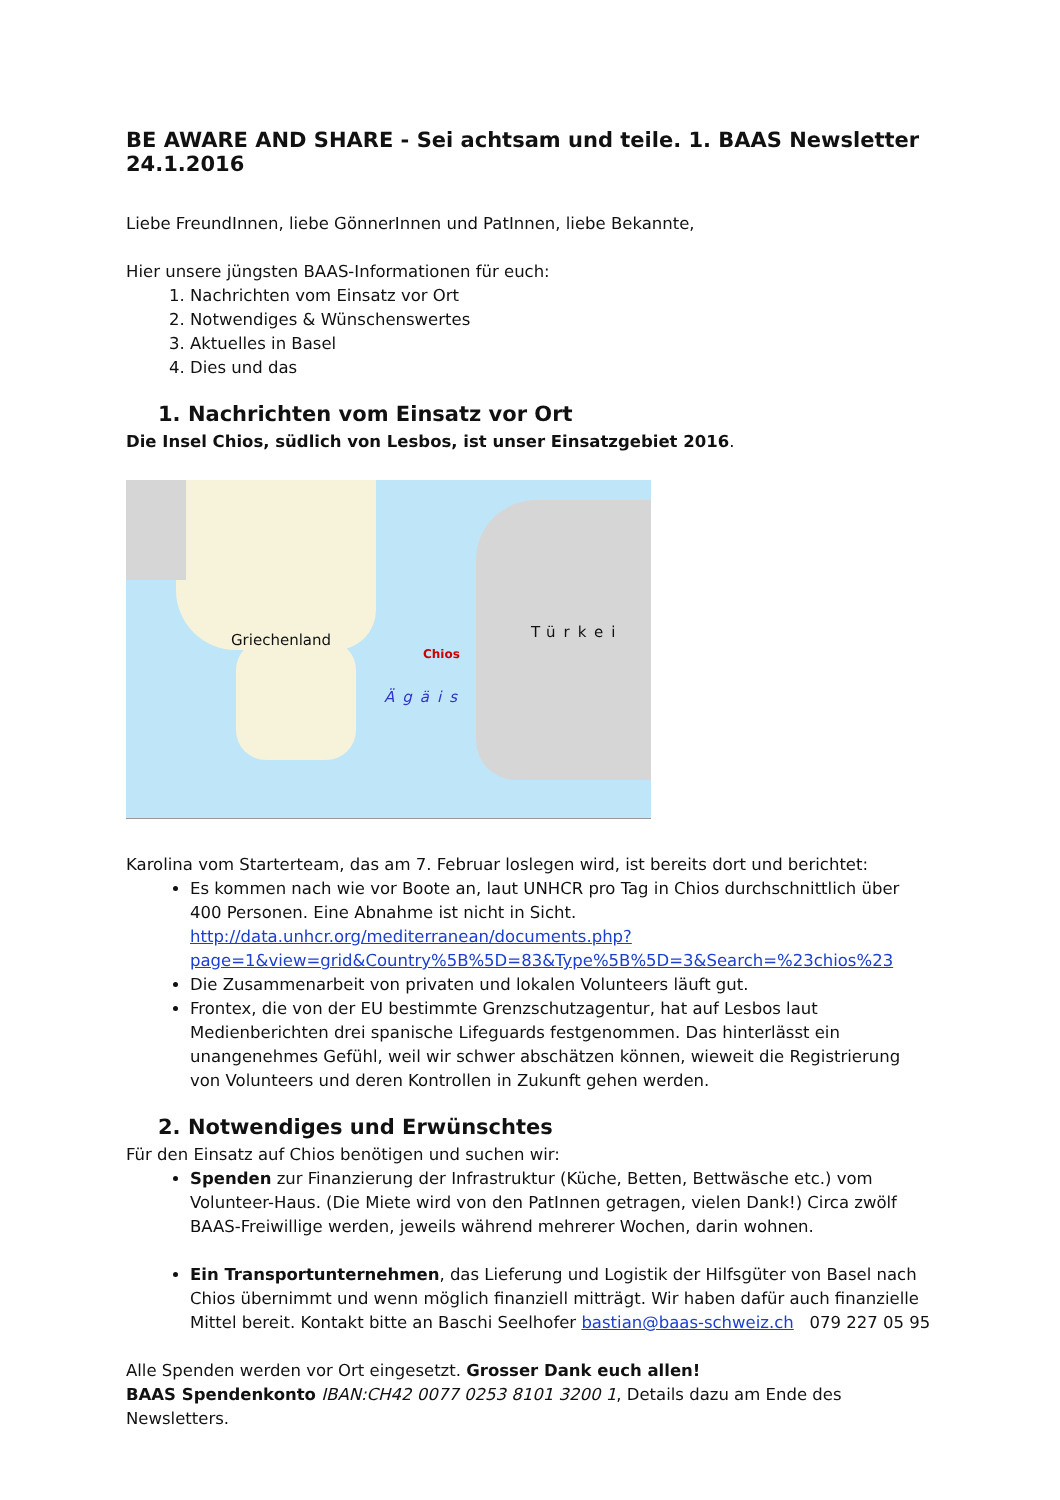BE AWARE AND SHARE - Sei achtsam und teile. 1. BAAS Newsletter 24.1.2016
Liebe FreundInnen, liebe GönnerInnen und PatInnen, liebe Bekannte,
Hier unsere jüngsten BAAS-Informationen für euch:
1. Nachrichten vom Einsatz vor Ort
2. Notwendiges & Wünschenswertes
3. Aktuelles in Basel
4. Dies und das
1. Nachrichten vom Einsatz vor Ort
Die Insel Chios, südlich von Lesbos, ist unser Einsatzgebiet 2016.
Griechenland Türkei
Chios
Ägäis
Karolina vom Starterteam, das am 7. Februar loslegen wird, ist bereits dort und berichtet:
Es kommen nach wie vor Boote an, laut UNHCR pro Tag in Chios durchschnittlich über 400 Personen. Eine Abnahme ist nicht in Sicht. http://data.unhcr.org/mediterranean/documents.php?page=1&view=grid&Country%5B%5D=83&Type%5B%5D=3&Search=%23chios%23
Die Zusammenarbeit von privaten und lokalen Volunteers läuft gut.
Frontex, die von der EU bestimmte Grenzschutzagentur, hat auf Lesbos laut Medienberichten drei spanische Lifeguards festgenommen. Das hinterlässt ein unangenehmes Gefühl, weil wir schwer abschätzen können, wieweit die Registrierung von Volunteers und deren Kontrollen in Zukunft gehen werden.
2. Notwendiges und Erwünschtes
Für den Einsatz auf Chios benötigen und suchen wir:
Spenden zur Finanzierung der Infrastruktur (Küche, Betten, Bettwäsche etc.) vom Volunteer-Haus. (Die Miete wird von den PatInnen getragen, vielen Dank!) Circa zwölf BAAS-Freiwillige werden, jeweils während mehrerer Wochen, darin wohnen.
Ein Transportunternehmen, das Lieferung und Logistik der Hilfsgüter von Basel nach Chios übernimmt und wenn möglich finanziell mitträgt. Wir haben dafür auch finanzielle Mittel bereit. Kontakt bitte an Baschi Seelhofer bastian@baas-schweiz.ch 079 227 05 95
Alle Spenden werden vor Ort eingesetzt. Grosser Dank euch allen!
BAAS Spendenkonto IBAN:CH42 0077 0253 8101 3200 1, Details dazu am Ende des Newsletters.